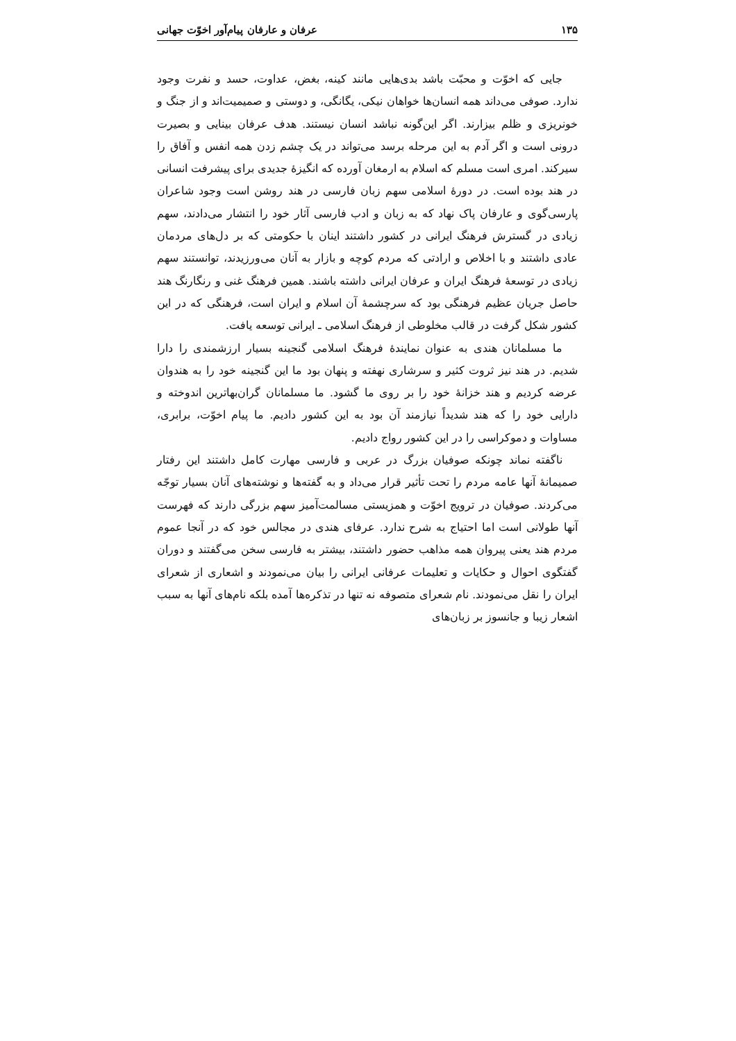۱۳۵ عرفان و عارفان پیام‌آور اخوّت جهانی
جایی که اخوّت و محبّت باشد بدی‌هایی مانند کینه، بغض، عداوت، حسد و نفرت وجود ندارد. صوفی می‌داند همه انسان‌ها خواهان نیکی، یگانگی، و دوستی و صمیمیت‌اند و از جنگ و خونریزی و ظلم بیزارند. اگر این‌گونه نباشد انسان نیستند. هدف عرفان بینایی و بصیرت درونی است و اگر آدم به این مرحله برسد می‌تواند در یک چشم زدن همه انفس و آفاق را سیرکند. امری است مسلم که اسلام به ارمغان آورده که انگیزهٔ جدیدی برای پیشرفت انسانی در هند بوده است. در دورهٔ اسلامی سهم زبان فارسی در هند روشن است وجود شاعران پارسی‌گوی و عارفان پاک نهاد که به زبان و ادب فارسی آثار خود را انتشار می‌دادند، سهم زیادی در گسترش فرهنگ ایرانی در کشور داشتند اینان با حکومتی که بر دل‌های مردمان عادی داشتند و با اخلاص و ارادتی که مردم کوچه و بازار به آنان می‌ورزیدند، توانستند سهم زیادی در توسعهٔ فرهنگ ایران و عرفان ایرانی داشته باشند. همین فرهنگ غنی و رنگارنگ هند حاصل جریان عظیم فرهنگی بود که سرچشمهٔ آن اسلام و ایران است، فرهنگی که در این کشور شکل گرفت در قالب مخلوطی از فرهنگ اسلامی ـ ایرانی توسعه یافت.
ما مسلمانان هندی به عنوان نمایندهٔ فرهنگ اسلامی گنجینه بسیار ارزشمندی را دارا شدیم. در هند نیز ثروت کثیر و سرشاری نهفته و پنهان بود ما این گنجینه خود را به هندوان عرضه کردیم و هند خزانهٔ خود را بر روی ما گشود. ما مسلمانان گران‌بهاترین اندوخته و دارایی خود را که هند شدیداً نیازمند آن بود به این کشور دادیم. ما پیام اخوّت، برابری، مساوات و دموکراسی را در این کشور رواج دادیم.
ناگفته نماند چونکه صوفیان بزرگ در عربی و فارسی مهارت کامل داشتند این رفتار صمیمانهٔ آنها عامه مردم را تحت تأثیر قرار می‌داد و به گفته‌ها و نوشته‌های آنان بسیار توجّه می‌کردند. صوفیان در ترویج اخوّت و همزیستی مسالمت‌آمیز سهم بزرگی دارند که فهرست آنها طولانی است اما احتیاج به شرح ندارد. عرفای هندی در مجالس خود که در آنجا عموم مردم هند یعنی پیروان همه مذاهب حضور داشتند، بیشتر به فارسی سخن می‌گفتند و دوران گفتگوی احوال و حکایات و تعلیمات عرفانی ایرانی را بیان می‌نمودند و اشعاری از شعرای ایران را نقل می‌نمودند. نام شعرای متصوفه نه تنها در تذکره‌ها آمده بلکه نام‌های آنها به سبب اشعار زیبا و جانسوز بر زبان‌های